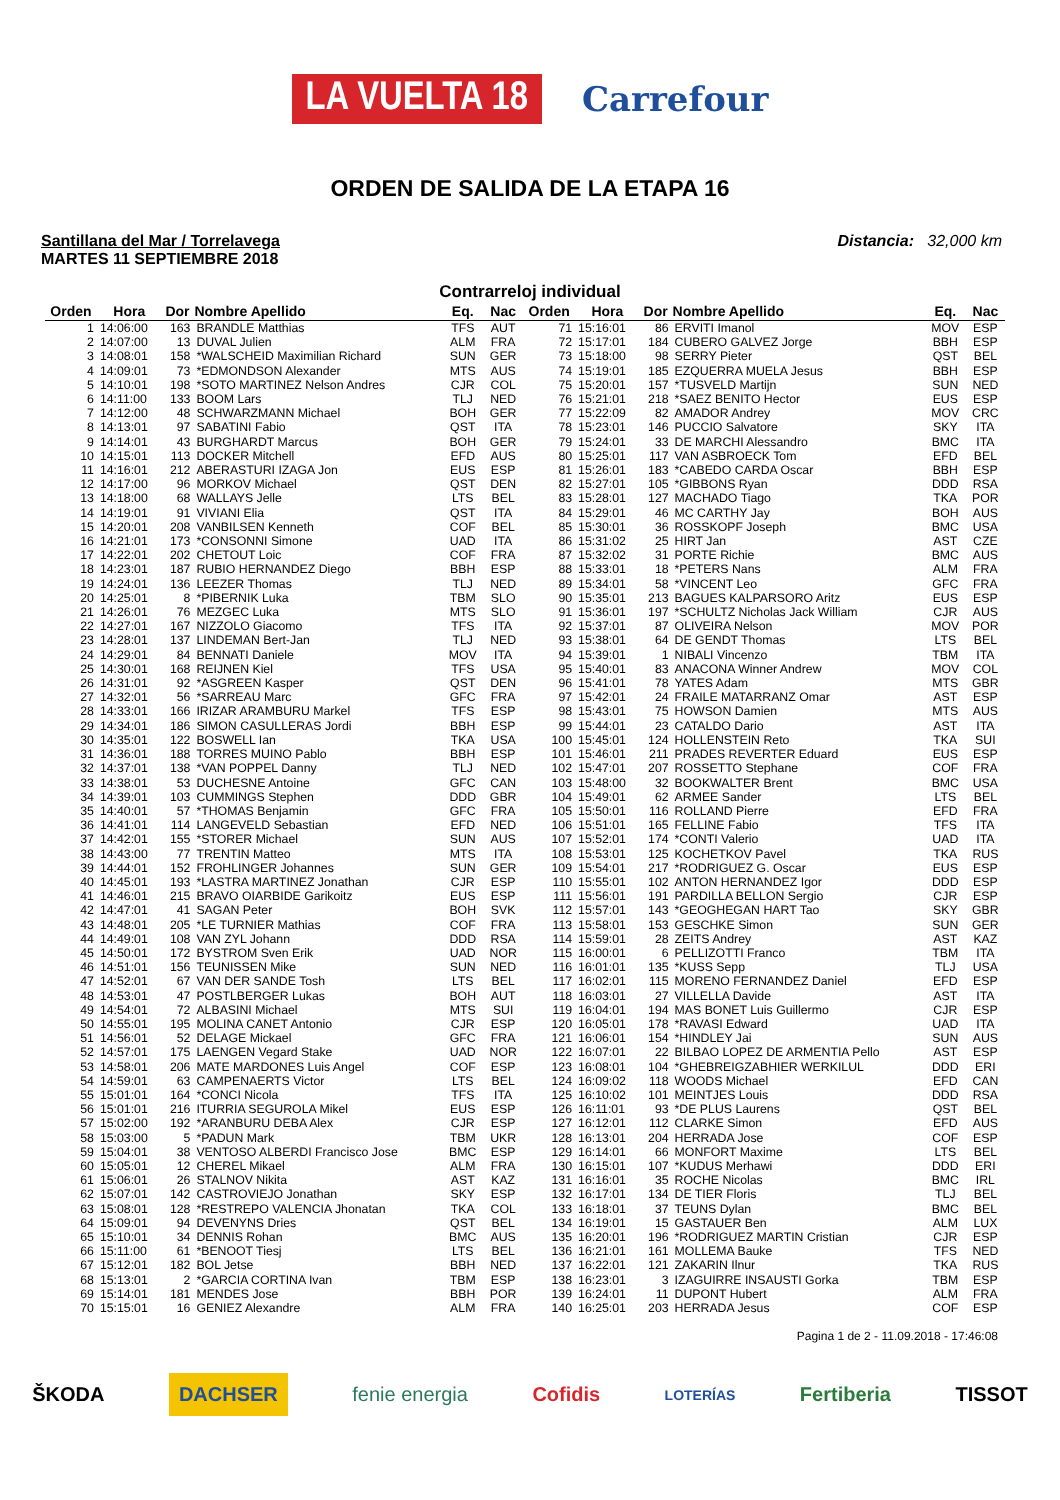LA VUELTA 18 Carrefour
ORDEN DE SALIDA DE LA ETAPA 16
Santillana del Mar / Torrelavega
MARTES 11 SEPTIEMBRE 2018
Distancia: 32,000 km
Contrarreloj individual
| Orden | Hora | Dor | Nombre Apellido | Eq. | Nac | Orden | Hora | Dor | Nombre Apellido | Eq. | Nac |
| --- | --- | --- | --- | --- | --- | --- | --- | --- | --- | --- | --- |
| 1 | 14:06:00 | 163 | BRANDLE Matthias | TFS | AUT | 71 | 15:16:01 | 86 | ERVITI Imanol | MOV | ESP |
| 2 | 14:07:00 | 13 | DUVAL Julien | ALM | FRA | 72 | 15:17:01 | 184 | CUBERO GALVEZ Jorge | BBH | ESP |
| 3 | 14:08:01 | 158 | *WALSCHEID Maximilian Richard | SUN | GER | 73 | 15:18:00 | 98 | SERRY Pieter | QST | BEL |
| 4 | 14:09:01 | 73 | *EDMONDSON Alexander | MTS | AUS | 74 | 15:19:01 | 185 | EZQUERRA MUELA Jesus | BBH | ESP |
| 5 | 14:10:01 | 198 | *SOTO MARTINEZ Nelson Andres | CJR | COL | 75 | 15:20:01 | 157 | *TUSVELD Martijn | SUN | NED |
| 6 | 14:11:00 | 133 | BOOM Lars | TLJ | NED | 76 | 15:21:01 | 218 | *SAEZ BENITO Hector | EUS | ESP |
| 7 | 14:12:00 | 48 | SCHWARZMANN Michael | BOH | GER | 77 | 15:22:09 | 82 | AMADOR Andrey | MOV | CRC |
| 8 | 14:13:01 | 97 | SABATINI Fabio | QST | ITA | 78 | 15:23:01 | 146 | PUCCIO Salvatore | SKY | ITA |
| 9 | 14:14:01 | 43 | BURGHARDT Marcus | BOH | GER | 79 | 15:24:01 | 33 | DE MARCHI Alessandro | BMC | ITA |
| 10 | 14:15:01 | 113 | DOCKER Mitchell | EFD | AUS | 80 | 15:25:01 | 117 | VAN ASBROECK Tom | EFD | BEL |
| 11 | 14:16:01 | 212 | ABERASTURI IZAGA Jon | EUS | ESP | 81 | 15:26:01 | 183 | *CABEDO CARDA Oscar | BBH | ESP |
| 12 | 14:17:00 | 96 | MORKOV Michael | QST | DEN | 82 | 15:27:01 | 105 | *GIBBONS Ryan | DDD | RSA |
| 13 | 14:18:00 | 68 | WALLAYS Jelle | LTS | BEL | 83 | 15:28:01 | 127 | MACHADO Tiago | TKA | POR |
| 14 | 14:19:01 | 91 | VIVIANI Elia | QST | ITA | 84 | 15:29:01 | 46 | MC CARTHY Jay | BOH | AUS |
| 15 | 14:20:01 | 208 | VANBILSEN Kenneth | COF | BEL | 85 | 15:30:01 | 36 | ROSSKOPF Joseph | BMC | USA |
| 16 | 14:21:01 | 173 | *CONSONNI Simone | UAD | ITA | 86 | 15:31:02 | 25 | HIRT Jan | AST | CZE |
| 17 | 14:22:01 | 202 | CHETOUT Loic | COF | FRA | 87 | 15:32:02 | 31 | PORTE Richie | BMC | AUS |
| 18 | 14:23:01 | 187 | RUBIO HERNANDEZ Diego | BBH | ESP | 88 | 15:33:01 | 18 | *PETERS Nans | ALM | FRA |
| 19 | 14:24:01 | 136 | LEEZER Thomas | TLJ | NED | 89 | 15:34:01 | 58 | *VINCENT Leo | GFC | FRA |
| 20 | 14:25:01 | 8 | *PIBERNIK Luka | TBM | SLO | 90 | 15:35:01 | 213 | BAGUES KALPARSORO Aritz | EUS | ESP |
| 21 | 14:26:01 | 76 | MEZGEC Luka | MTS | SLO | 91 | 15:36:01 | 197 | *SCHULTZ Nicholas Jack William | CJR | AUS |
| 22 | 14:27:01 | 167 | NIZZOLO Giacomo | TFS | ITA | 92 | 15:37:01 | 87 | OLIVEIRA Nelson | MOV | POR |
| 23 | 14:28:01 | 137 | LINDEMAN Bert-Jan | TLJ | NED | 93 | 15:38:01 | 64 | DE GENDT Thomas | LTS | BEL |
| 24 | 14:29:01 | 84 | BENNATI Daniele | MOV | ITA | 94 | 15:39:01 | 1 | NIBALI Vincenzo | TBM | ITA |
| 25 | 14:30:01 | 168 | REIJNEN Kiel | TFS | USA | 95 | 15:40:01 | 83 | ANACONA Winner Andrew | MOV | COL |
| 26 | 14:31:01 | 92 | *ASGREEN Kasper | QST | DEN | 96 | 15:41:01 | 78 | YATES Adam | MTS | GBR |
| 27 | 14:32:01 | 56 | *SARREAU Marc | GFC | FRA | 97 | 15:42:01 | 24 | FRAILE MATARRANZ Omar | AST | ESP |
| 28 | 14:33:01 | 166 | IRIZAR ARAMBURU Markel | TFS | ESP | 98 | 15:43:01 | 75 | HOWSON Damien | MTS | AUS |
| 29 | 14:34:01 | 186 | SIMON CASULLERAS Jordi | BBH | ESP | 99 | 15:44:01 | 23 | CATALDO Dario | AST | ITA |
| 30 | 14:35:01 | 122 | BOSWELL Ian | TKA | USA | 100 | 15:45:01 | 124 | HOLLENSTEIN Reto | TKA | SUI |
| 31 | 14:36:01 | 188 | TORRES MUINO Pablo | BBH | ESP | 101 | 15:46:01 | 211 | PRADES REVERTER Eduard | EUS | ESP |
| 32 | 14:37:01 | 138 | *VAN POPPEL Danny | TLJ | NED | 102 | 15:47:01 | 207 | ROSSETTO Stephane | COF | FRA |
| 33 | 14:38:01 | 53 | DUCHESNE Antoine | GFC | CAN | 103 | 15:48:00 | 32 | BOOKWALTER Brent | BMC | USA |
| 34 | 14:39:01 | 103 | CUMMINGS Stephen | DDD | GBR | 104 | 15:49:01 | 62 | ARMEE Sander | LTS | BEL |
| 35 | 14:40:01 | 57 | *THOMAS Benjamin | GFC | FRA | 105 | 15:50:01 | 116 | ROLLAND Pierre | EFD | FRA |
| 36 | 14:41:01 | 114 | LANGEVELD Sebastian | EFD | NED | 106 | 15:51:01 | 165 | FELLINE Fabio | TFS | ITA |
| 37 | 14:42:01 | 155 | *STORER Michael | SUN | AUS | 107 | 15:52:01 | 174 | *CONTI Valerio | UAD | ITA |
| 38 | 14:43:00 | 77 | TRENTIN Matteo | MTS | ITA | 108 | 15:53:01 | 125 | KOCHETKOV Pavel | TKA | RUS |
| 39 | 14:44:01 | 152 | FROHLINGER Johannes | SUN | GER | 109 | 15:54:01 | 217 | *RODRIGUEZ G. Oscar | EUS | ESP |
| 40 | 14:45:01 | 193 | *LASTRA MARTINEZ Jonathan | CJR | ESP | 110 | 15:55:01 | 102 | ANTON HERNANDEZ Igor | DDD | ESP |
| 41 | 14:46:01 | 215 | BRAVO OIARBIDE Garikoitz | EUS | ESP | 111 | 15:56:01 | 191 | PARDILLA BELLON Sergio | CJR | ESP |
| 42 | 14:47:01 | 41 | SAGAN Peter | BOH | SVK | 112 | 15:57:01 | 143 | *GEOGHEGAN HART Tao | SKY | GBR |
| 43 | 14:48:01 | 205 | *LE TURNIER Mathias | COF | FRA | 113 | 15:58:01 | 153 | GESCHKE Simon | SUN | GER |
| 44 | 14:49:01 | 108 | VAN ZYL Johann | DDD | RSA | 114 | 15:59:01 | 28 | ZEITS Andrey | AST | KAZ |
| 45 | 14:50:01 | 172 | BYSTROM Sven Erik | UAD | NOR | 115 | 16:00:01 | 6 | PELLIZOTTI Franco | TBM | ITA |
| 46 | 14:51:01 | 156 | TEUNISSEN Mike | SUN | NED | 116 | 16:01:01 | 135 | *KUSS Sepp | TLJ | USA |
| 47 | 14:52:01 | 67 | VAN DER SANDE Tosh | LTS | BEL | 117 | 16:02:01 | 115 | MORENO FERNANDEZ Daniel | EFD | ESP |
| 48 | 14:53:01 | 47 | POSTLBERGER Lukas | BOH | AUT | 118 | 16:03:01 | 27 | VILLELLA Davide | AST | ITA |
| 49 | 14:54:01 | 72 | ALBASINI Michael | MTS | SUI | 119 | 16:04:01 | 194 | MAS BONET Luis Guillermo | CJR | ESP |
| 50 | 14:55:01 | 195 | MOLINA CANET Antonio | CJR | ESP | 120 | 16:05:01 | 178 | *RAVASI Edward | UAD | ITA |
| 51 | 14:56:01 | 52 | DELAGE Mickael | GFC | FRA | 121 | 16:06:01 | 154 | *HINDLEY Jai | SUN | AUS |
| 52 | 14:57:01 | 175 | LAENGEN Vegard Stake | UAD | NOR | 122 | 16:07:01 | 22 | BILBAO LOPEZ DE ARMENTIA Pello | AST | ESP |
| 53 | 14:58:01 | 206 | MATE MARDONES Luis Angel | COF | ESP | 123 | 16:08:01 | 104 | *GHEBREIGZABHIER WERKILUL | DDD | ERI |
| 54 | 14:59:01 | 63 | CAMPENAERTS Victor | LTS | BEL | 124 | 16:09:02 | 118 | WOODS Michael | EFD | CAN |
| 55 | 15:01:01 | 164 | *CONCI Nicola | TFS | ITA | 125 | 16:10:02 | 101 | MEINTJES Louis | DDD | RSA |
| 56 | 15:01:01 | 216 | ITURRIA SEGUROLA Mikel | EUS | ESP | 126 | 16:11:01 | 93 | *DE PLUS Laurens | QST | BEL |
| 57 | 15:02:00 | 192 | *ARANBURU DEBA Alex | CJR | ESP | 127 | 16:12:01 | 112 | CLARKE Simon | EFD | AUS |
| 58 | 15:03:00 | 5 | *PADUN Mark | TBM | UKR | 128 | 16:13:01 | 204 | HERRADA Jose | COF | ESP |
| 59 | 15:04:01 | 38 | VENTOSO ALBERDI Francisco Jose | BMC | ESP | 129 | 16:14:01 | 66 | MONFORT Maxime | LTS | BEL |
| 60 | 15:05:01 | 12 | CHEREL Mikael | ALM | FRA | 130 | 16:15:01 | 107 | *KUDUS Merhawi | DDD | ERI |
| 61 | 15:06:01 | 26 | STALNOV Nikita | AST | KAZ | 131 | 16:16:01 | 35 | ROCHE Nicolas | BMC | IRL |
| 62 | 15:07:01 | 142 | CASTROVIEJO Jonathan | SKY | ESP | 132 | 16:17:01 | 134 | DE TIER Floris | TLJ | BEL |
| 63 | 15:08:01 | 128 | *RESTREPO VALENCIA Jhonatan | TKA | COL | 133 | 16:18:01 | 37 | TEUNS Dylan | BMC | BEL |
| 64 | 15:09:01 | 94 | DEVENYNS Dries | QST | BEL | 134 | 16:19:01 | 15 | GASTAUER Ben | ALM | LUX |
| 65 | 15:10:01 | 34 | DENNIS Rohan | BMC | AUS | 135 | 16:20:01 | 196 | *RODRIGUEZ MARTIN Cristian | CJR | ESP |
| 66 | 15:11:00 | 61 | *BENOOT Tiesj | LTS | BEL | 136 | 16:21:01 | 161 | MOLLEMA Bauke | TFS | NED |
| 67 | 15:12:01 | 182 | BOL Jetse | BBH | NED | 137 | 16:22:01 | 121 | ZAKARIN Ilnur | TKA | RUS |
| 68 | 15:13:01 | 2 | *GARCIA CORTINA Ivan | TBM | ESP | 138 | 16:23:01 | 3 | IZAGUIRRE INSAUSTI Gorka | TBM | ESP |
| 69 | 15:14:01 | 181 | MENDES Jose | BBH | POR | 139 | 16:24:01 | 11 | DUPONT Hubert | ALM | FRA |
| 70 | 15:15:01 | 16 | GENIEZ Alexandre | ALM | FRA | 140 | 16:25:01 | 203 | HERRADA Jesus | COF | ESP |
Pagina 1 de 2 - 11.09.2018 - 17:46:08
ŠKODA DACHSER fenie energia Cofidis LOTERÍAS Fertiberia TISSOT